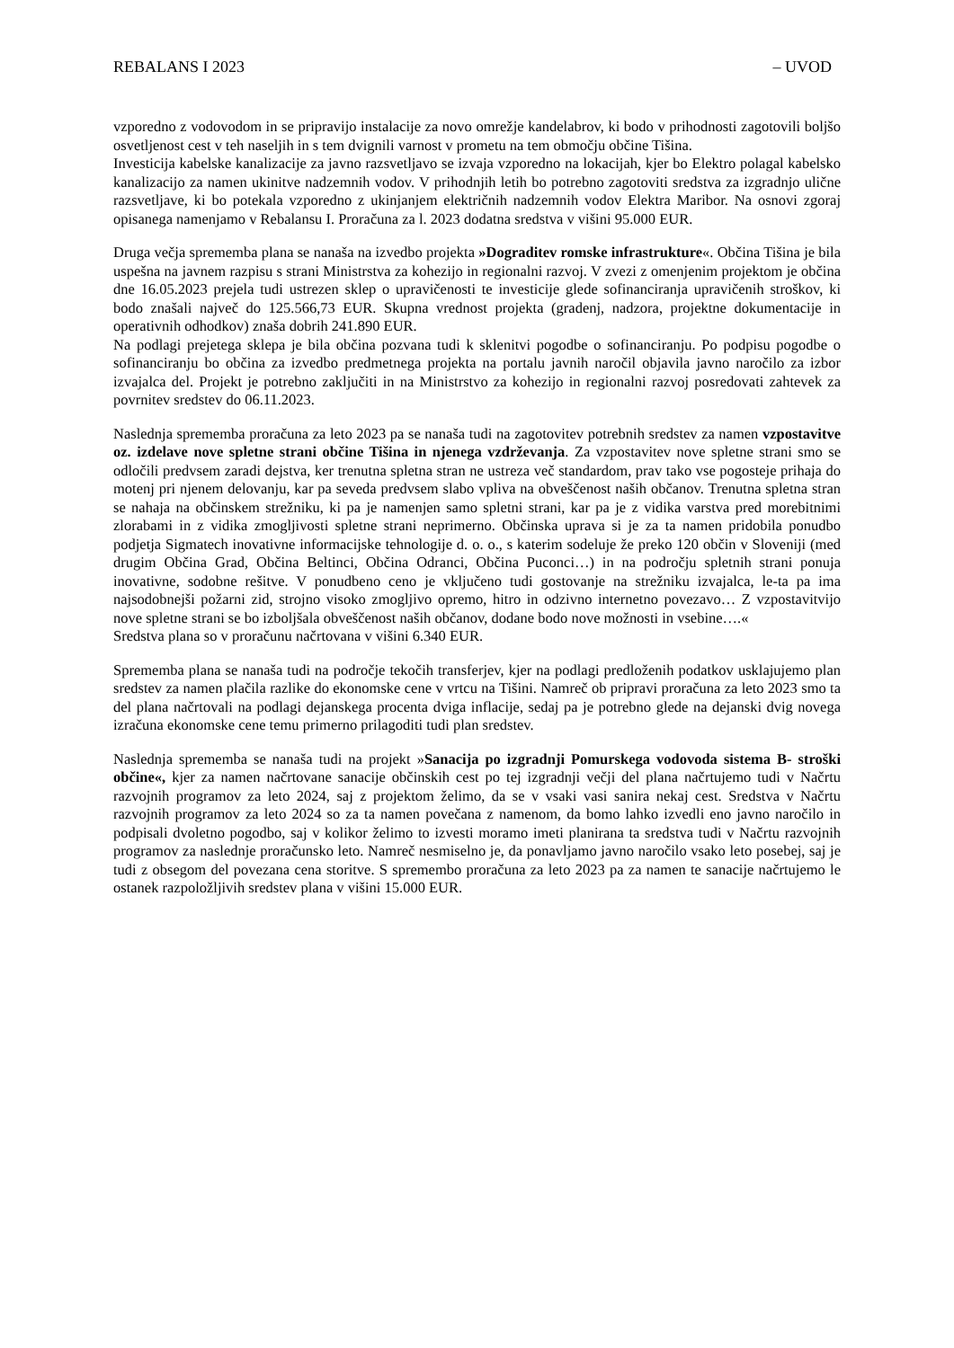REBALANS I 2023 – UVOD
vzporedno z vodovodom in se pripravijo instalacije za novo omrežje kandelabrov, ki bodo v prihodnosti zagotovili boljšo osvetljenost cest v teh naseljih in s tem dvignili varnost v prometu na tem območju občine Tišina.
Investicija kabelske kanalizacije za javno razsvetljavo se izvaja vzporedno na lokacijah, kjer bo Elektro polagal kabelsko kanalizacijo za namen ukinitve nadzemnih vodov. V prihodnjih letih bo potrebno zagotoviti sredstva za izgradnjo ulične razsvetljave, ki bo potekala vzporedno z ukinjanjem električnih nadzemnih vodov Elektra Maribor. Na osnovi zgoraj opisanega namenjamo v Rebalansu I. Proračuna za l. 2023 dodatna sredstva v višini 95.000 EUR.
Druga večja sprememba plana se nanaša na izvedbo projekta »Dograditev romske infrastrukture«. Občina Tišina je bila uspešna na javnem razpisu s strani Ministrstva za kohezijo in regionalni razvoj. V zvezi z omenjenim projektom je občina dne 16.05.2023 prejela tudi ustrezen sklep o upravičenosti te investicije glede sofinanciranja upravičenih stroškov, ki bodo znašali največ do 125.566,73 EUR. Skupna vrednost projekta (gradenj, nadzora, projektne dokumentacije in operativnih odhodkov) znaša dobrih 241.890 EUR.
Na podlagi prejetega sklepa je bila občina pozvana tudi k sklenitvi pogodbe o sofinanciranju. Po podpisu pogodbe o sofinanciranju bo občina za izvedbo predmetnega projekta na portalu javnih naročil objavila javno naročilo za izbor izvajalca del. Projekt je potrebno zaključiti in na Ministrstvo za kohezijo in regionalni razvoj posredovati zahtevek za povrnitev sredstev do 06.11.2023.
Naslednja sprememba proračuna za leto 2023 pa se nanaša tudi na zagotovitev potrebnih sredstev za namen vzpostavitve oz. izdelave nove spletne strani občine Tišina in njenega vzdrževanja. Za vzpostavitev nove spletne strani smo se odločili predvsem zaradi dejstva, ker trenutna spletna stran ne ustreza več standardom, prav tako vse pogosteje prihaja do motenj pri njenem delovanju, kar pa seveda predvsem slabo vpliva na obveščenost naših občanov. Trenutna spletna stran se nahaja na občinskem strežniku, ki pa je namenjen samo spletni strani, kar pa je z vidika varstva pred morebitnimi zlorabami in z vidika zmogljivosti spletne strani neprimerno. Občinska uprava si je za ta namen pridobila ponudbo podjetja Sigmatech inovativne informacijske tehnologije d. o. o., s katerim sodeluje že preko 120 občin v Sloveniji (med drugim Občina Grad, Občina Beltinci, Občina Odranci, Občina Puconci…) in na področju spletnih strani ponuja inovativne, sodobne rešitve. V ponudbeno ceno je vključeno tudi gostovanje na strežniku izvajalca, le-ta pa ima najsodobnejši požarni zid, strojno visoko zmogljivo opremo, hitro in odzivno internetno povezavo… Z vzpostavitvijo nove spletne strani se bo izboljšala obveščenost naših občanov, dodane bodo nove možnosti in vsebine….«
Sredstva plana so v proračunu načrtovana v višini 6.340 EUR.
Sprememba plana se nanaša tudi na področje tekočih transferjev, kjer na podlagi predloženih podatkov usklajujemo plan sredstev za namen plačila razlike do ekonomske cene v vrtcu na Tišini. Namreč ob pripravi proračuna za leto 2023 smo ta del plana načrtovali na podlagi dejanskega procenta dviga inflacije, sedaj pa je potrebno glede na dejanski dvig novega izračuna ekonomske cene temu primerno prilagoditi tudi plan sredstev.
Naslednja sprememba se nanaša tudi na projekt »Sanacija po izgradnji Pomurskega vodovoda sistema B- stroški občine«, kjer za namen načrtovane sanacije občinskih cest po tej izgradnji večji del plana načrtujemo tudi v Načrtu razvojnih programov za leto 2024, saj z projektom želimo, da se v vsaki vasi sanira nekaj cest. Sredstva v Načrtu razvojnih programov za leto 2024 so za ta namen povečana z namenom, da bomo lahko izvedli eno javno naročilo in podpisali dvoletno pogodbo, saj v kolikor želimo to izvesti moramo imeti planirana ta sredstva tudi v Načrtu razvojnih programov za naslednje proračunsko leto. Namreč nesmiselno je, da ponavljamo javno naročilo vsako leto posebej, saj je tudi z obsegom del povezana cena storitve. S spremembo proračuna za leto 2023 pa za namen te sanacije načrtujemo le ostanek razpoložljivih sredstev plana v višini 15.000 EUR.